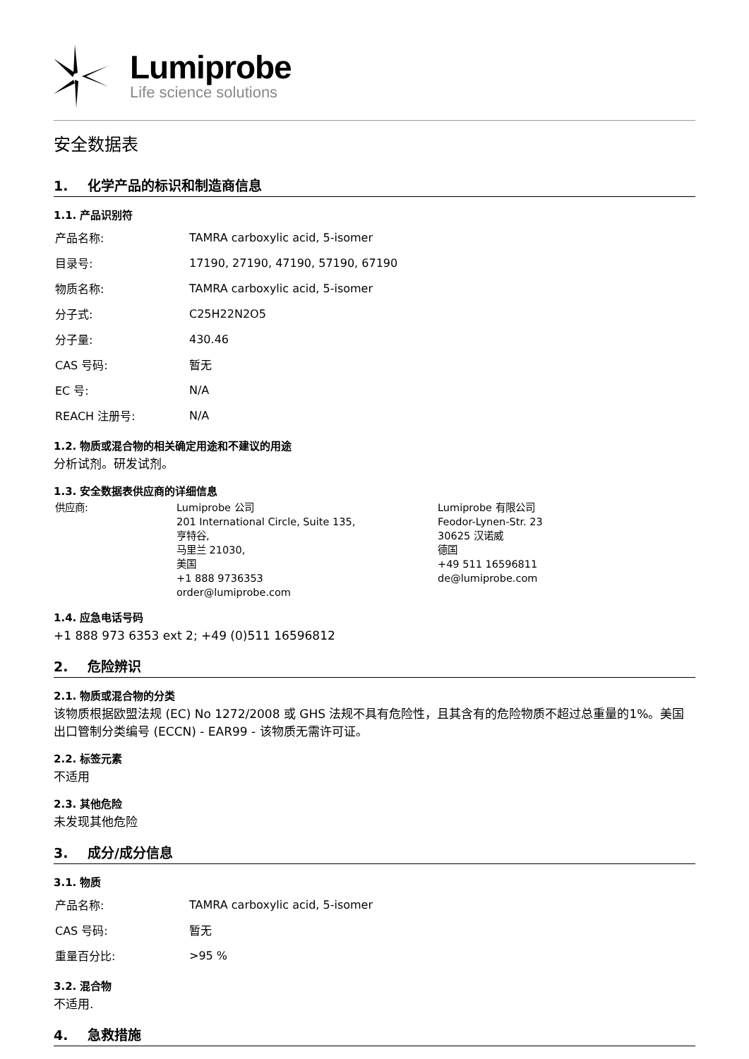Lumiprobe
Life science solutions
安全数据表
1. 化学产品的标识和制造商信息
1.1. 产品识别符
| 产品名称: | TAMRA carboxylic acid, 5-isomer |
| 目录号: | 17190, 27190, 47190, 57190, 67190 |
| 物质名称: | TAMRA carboxylic acid, 5-isomer |
| 分子式: | C25H22N2O5 |
| 分子量: | 430.46 |
| CAS 号码: | 暂无 |
| EC 号: | N/A |
| REACH 注册号: | N/A |
1.2. 物质或混合物的相关确定用途和不建议的用途
分析试剂。研发试剂。
1.3. 安全数据表供应商的详细信息
供应商: Lumiprobe 公司
201 International Circle, Suite 135,
亨特谷,
马里兰 21030,
美国
+1 888 9736353
order@lumiprobe.com
Lumiprobe 有限公司
Feodor-Lynen-Str. 23
30625 汉诺威
德国
+49 511 16596811
de@lumiprobe.com
1.4. 应急电话号码
+1 888 973 6353 ext 2; +49 (0)511 16596812
2. 危险辨识
2.1. 物质或混合物的分类
该物质根据欧盟法规 (EC) No 1272/2008 或 GHS 法规不具有危险性，且其含有的危险物质不超过总重量的1%。美国出口管制分类编号 (ECCN) - EAR99 - 该物质无需许可证。
2.2. 标签元素
不适用
2.3. 其他危险
未发现其他危险
3. 成分/成分信息
3.1. 物质
| 产品名称: | TAMRA carboxylic acid, 5-isomer |
| CAS 号码: | 暂无 |
| 重量百分比: | >95 % |
3.2. 混合物
不适用.
4. 急救措施